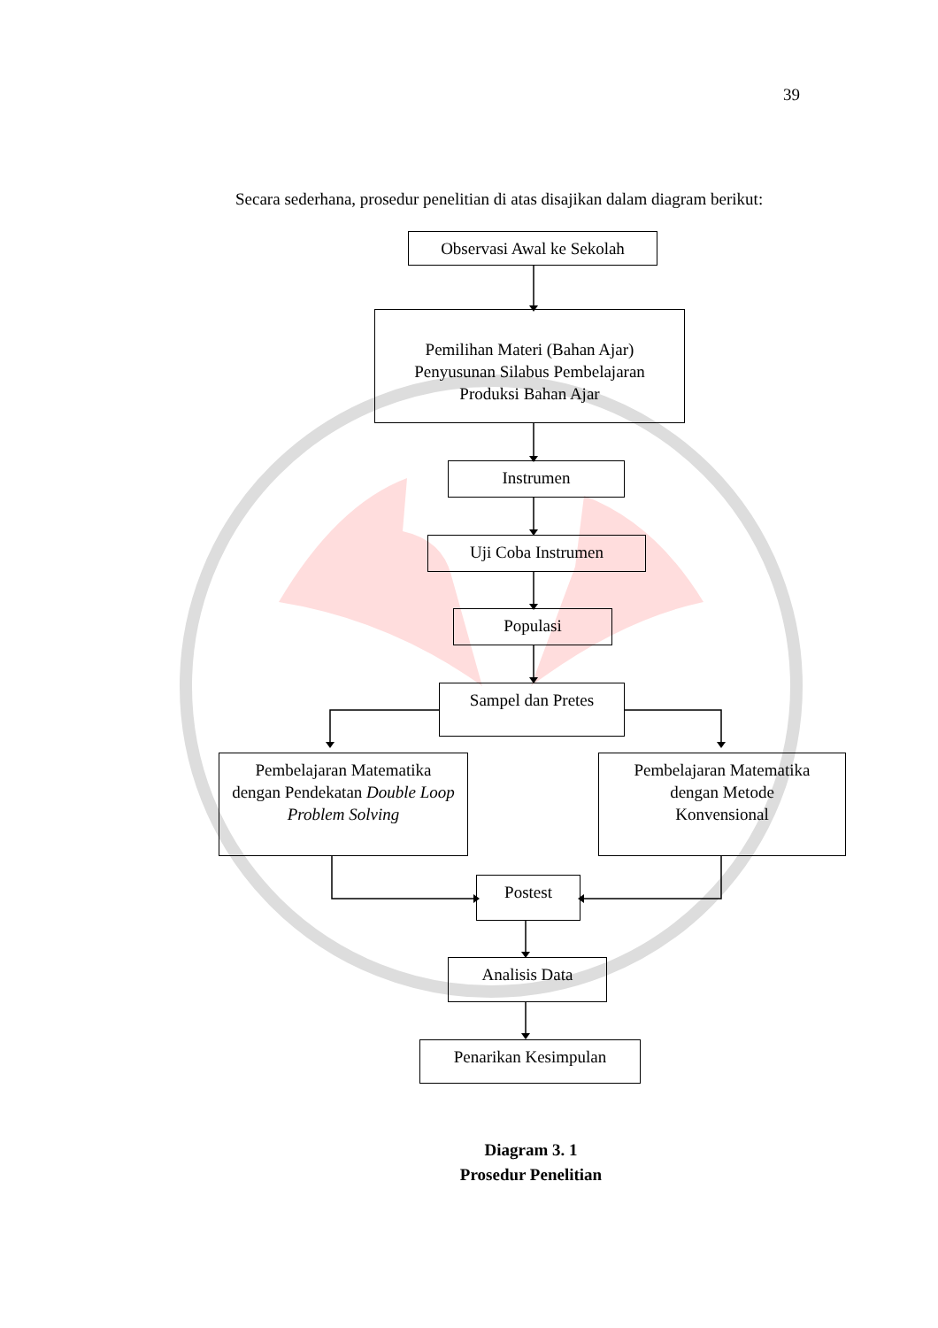39
Secara sederhana, prosedur penelitian di atas disajikan dalam diagram berikut:
Observasi Awal ke Sekolah
Pemilihan Materi (Bahan Ajar)
Penyusunan Silabus Pembelajaran
Produksi Bahan Ajar
Instrumen
Uji Coba Instrumen
Populasi
Sampel dan Pretes
Pembelajaran Matematika
dengan Pendekatan Double Loop Problem Solving
Pembelajaran Matematika
dengan Metode
Konvensional
Postest
Analisis Data
Penarikan Kesimpulan
Diagram 3. 1
Prosedur Penelitian